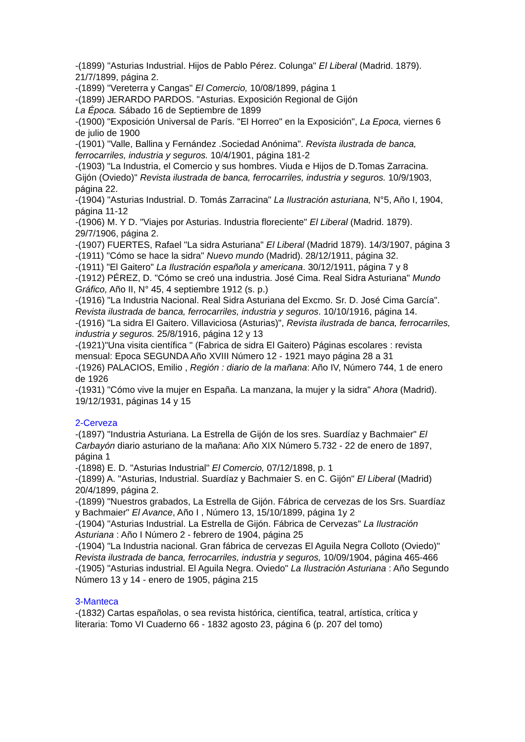-(1899) "Asturias Industrial. Hijos de Pablo Pérez. Colunga" El Liberal (Madrid. 1879). 21/7/1899, página 2.
-(1899) "Vereterra y Cangas" El Comercio, 10/08/1899, página 1
-(1899) JERARDO PARDOS. "Asturias. Exposición Regional de Gijón
La Época. Sábado 16 de Septiembre de 1899
-(1900) "Exposición Universal de París. "El Horreo" en la Exposición", La Epoca, viernes 6 de julio de 1900
-(1901) "Valle, Ballina y Fernández .Sociedad Anónima". Revista ilustrada de banca, ferrocarriles, industria y seguros. 10/4/1901, página 181-2
-(1903) "La Industria, el Comercio y sus hombres. Viuda e Hijos de D.Tomas Zarracina. Gijón (Oviedo)" Revista ilustrada de banca, ferrocarriles, industria y seguros. 10/9/1903, página 22.
-(1904) "Asturias Industrial. D. Tomás Zarracina" La Ilustración asturiana, N°5, Año I, 1904, página 11-12
-(1906) M. Y D. "Viajes por Asturias. Industria floreciente" El Liberal (Madrid. 1879). 29/7/1906, página 2.
-(1907) FUERTES, Rafael "La sidra Asturiana" El Liberal (Madrid 1879). 14/3/1907, página 3
-(1911) "Cómo se hace la sidra" Nuevo mundo (Madrid). 28/12/1911, página 32.
-(1911) "El Gaitero" La Ilustración española y americana. 30/12/1911, página 7 y 8
-(1912) PÉREZ, D. "Cómo se creó una industria. José Cima. Real Sidra Asturiana" Mundo Gráfico, Año II, N° 45, 4 septiembre 1912 (s. p.)
-(1916) "La Industria Nacional. Real Sidra Asturiana del Excmo. Sr. D. José Cima García". Revista ilustrada de banca, ferrocarriles, industria y seguros. 10/10/1916, página 14.
-(1916) "La sidra El Gaitero. Villaviciosa (Asturias)", Revista ilustrada de banca, ferrocarriles, industria y seguros. 25/8/1916, página 12 y 13
-(1921)"Una visita científica " (Fabrica de sidra El Gaitero) Páginas escolares : revista mensual: Epoca SEGUNDA Año XVIII Número 12 - 1921 mayo página 28 a 31
-(1926) PALACIOS, Emilio , Región : diario de la mañana: Año IV, Número 744, 1 de enero de 1926
-(1931) "Cómo vive la mujer en España. La manzana, la mujer y la sidra" Ahora (Madrid). 19/12/1931, páginas 14 y 15
2-Cerveza
-(1897) "Industria Asturiana. La Estrella de Gijón de los sres. Suardíaz y Bachmaier" El Carbayón diario asturiano de la mañana: Año XIX Número 5.732 - 22 de enero de 1897, página 1
-(1898) E. D. "Asturias Industrial" El Comercio, 07/12/1898, p. 1
-(1899) A. "Asturias, Industrial. Suardíaz y Bachmaier S. en C. Gijón" El Liberal (Madrid) 20/4/1899, página 2.
-(1899) "Nuestros grabados, La Estrella de Gijón. Fábrica de cervezas de los Srs. Suardíaz y Bachmaier" El Avance, Año I , Número 13, 15/10/1899, página 1y 2
-(1904) "Asturias Industrial. La Estrella de Gijón. Fábrica de Cervezas" La Ilustración Asturiana : Año I Número 2 - febrero de 1904, página 25
-(1904) "La Industria nacional. Gran fábrica de cervezas El Aguila Negra Colloto (Oviedo)" Revista ilustrada de banca, ferrocarriles, industria y seguros, 10/09/1904, página 465-466
-(1905) "Asturias industrial. El Aguila Negra. Oviedo" La Ilustración Asturiana : Año Segundo Número 13 y 14 - enero de 1905, página 215
3-Manteca
-(1832) Cartas españolas, o sea revista histórica, científica, teatral, artística, crítica y literaria: Tomo VI Cuaderno 66 - 1832 agosto 23, página 6 (p. 207 del tomo)